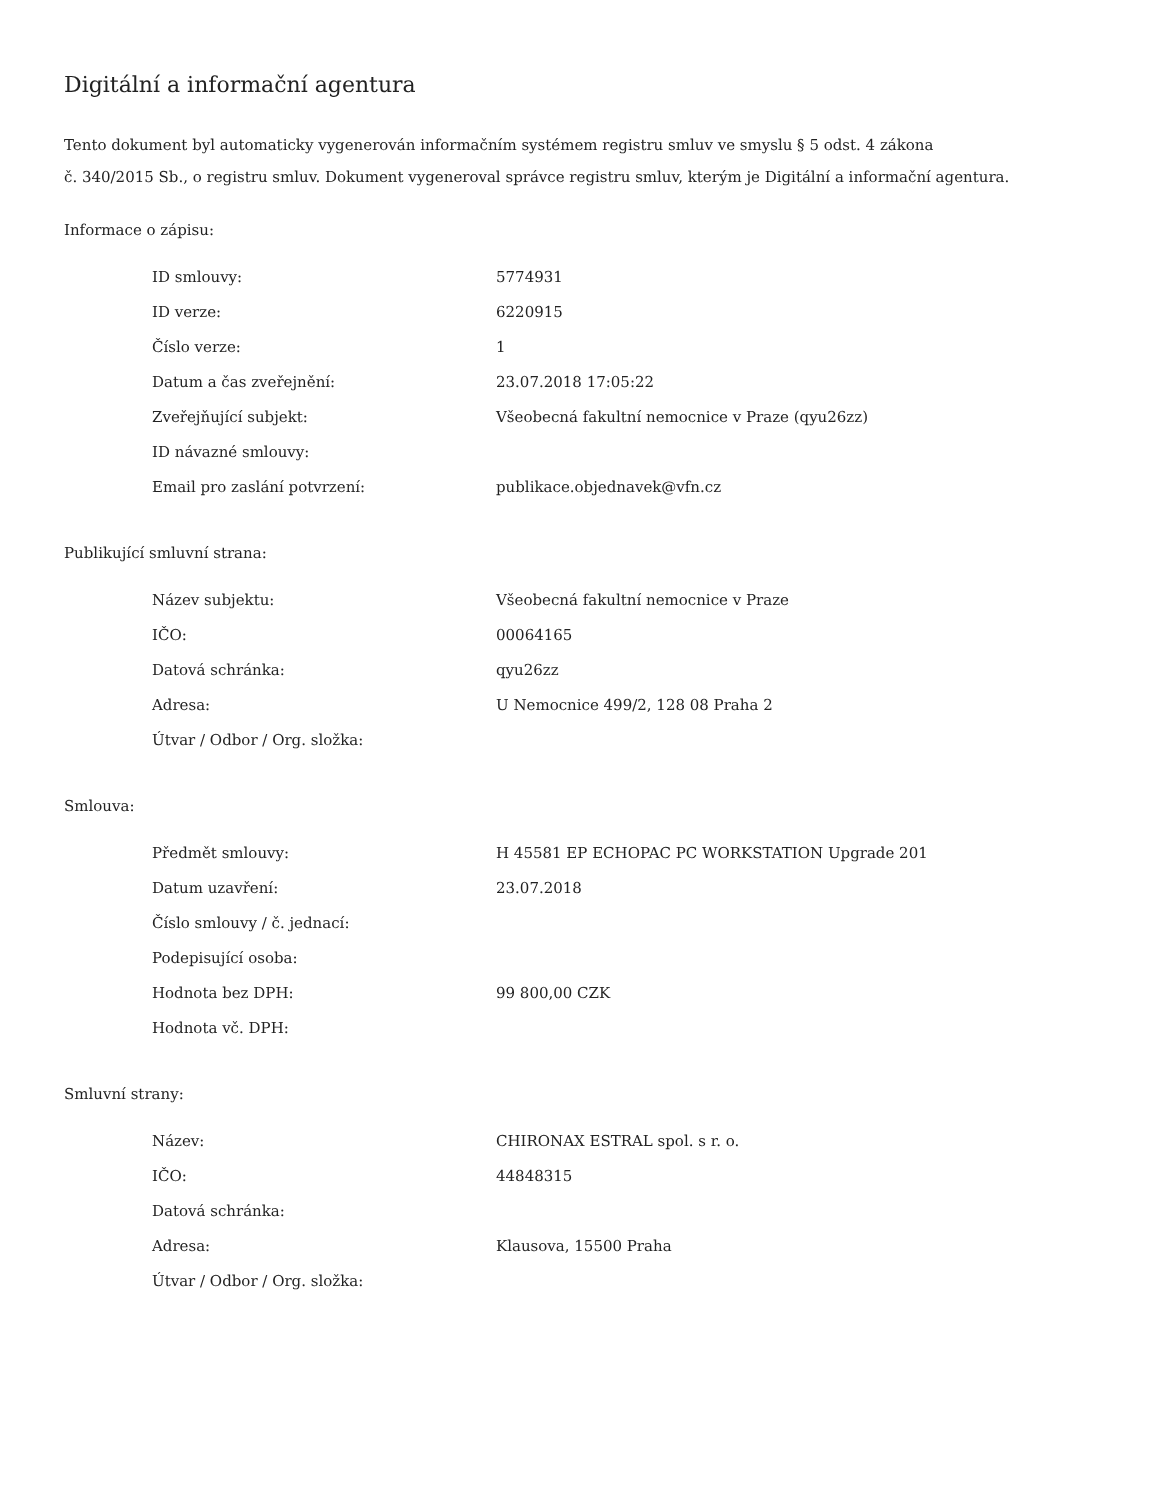Digitální a informační agentura
Tento dokument byl automaticky vygenerován informačním systémem registru smluv ve smyslu § 5 odst. 4 zákona
č. 340/2015 Sb., o registru smluv. Dokument vygeneroval správce registru smluv, kterým je Digitální a informační agentura.
Informace o zápisu:
| ID smlouvy: | 5774931 |
| ID verze: | 6220915 |
| Číslo verze: | 1 |
| Datum a čas zveřejnění: | 23.07.2018 17:05:22 |
| Zveřejňující subjekt: | Všeobecná fakultní nemocnice v Praze (qyu26zz) |
| ID návazné smlouvy: | |
| Email pro zaslání potvrzení: | publikace.objednavek@vfn.cz |
Publikující smluvní strana:
| Název subjektu: | Všeobecná fakultní nemocnice v Praze |
| IČO: | 00064165 |
| Datová schránka: | qyu26zz |
| Adresa: | U Nemocnice 499/2, 128 08 Praha 2 |
| Útvar / Odbor / Org. složka: | |
Smlouva:
| Předmět smlouvy: | H 45581 EP ECHOPAC PC WORKSTATION Upgrade 201 |
| Datum uzavření: | 23.07.2018 |
| Číslo smlouvy / č. jednací: | |
| Podepisující osoba: | |
| Hodnota bez DPH: | 99 800,00 CZK |
| Hodnota vč. DPH: | |
Smluvní strany:
| Název: | CHIRONAX ESTRAL spol. s r. o. |
| IČO: | 44848315 |
| Datová schránka: | |
| Adresa: | Klausova, 15500 Praha |
| Útvar / Odbor / Org. složka: | |